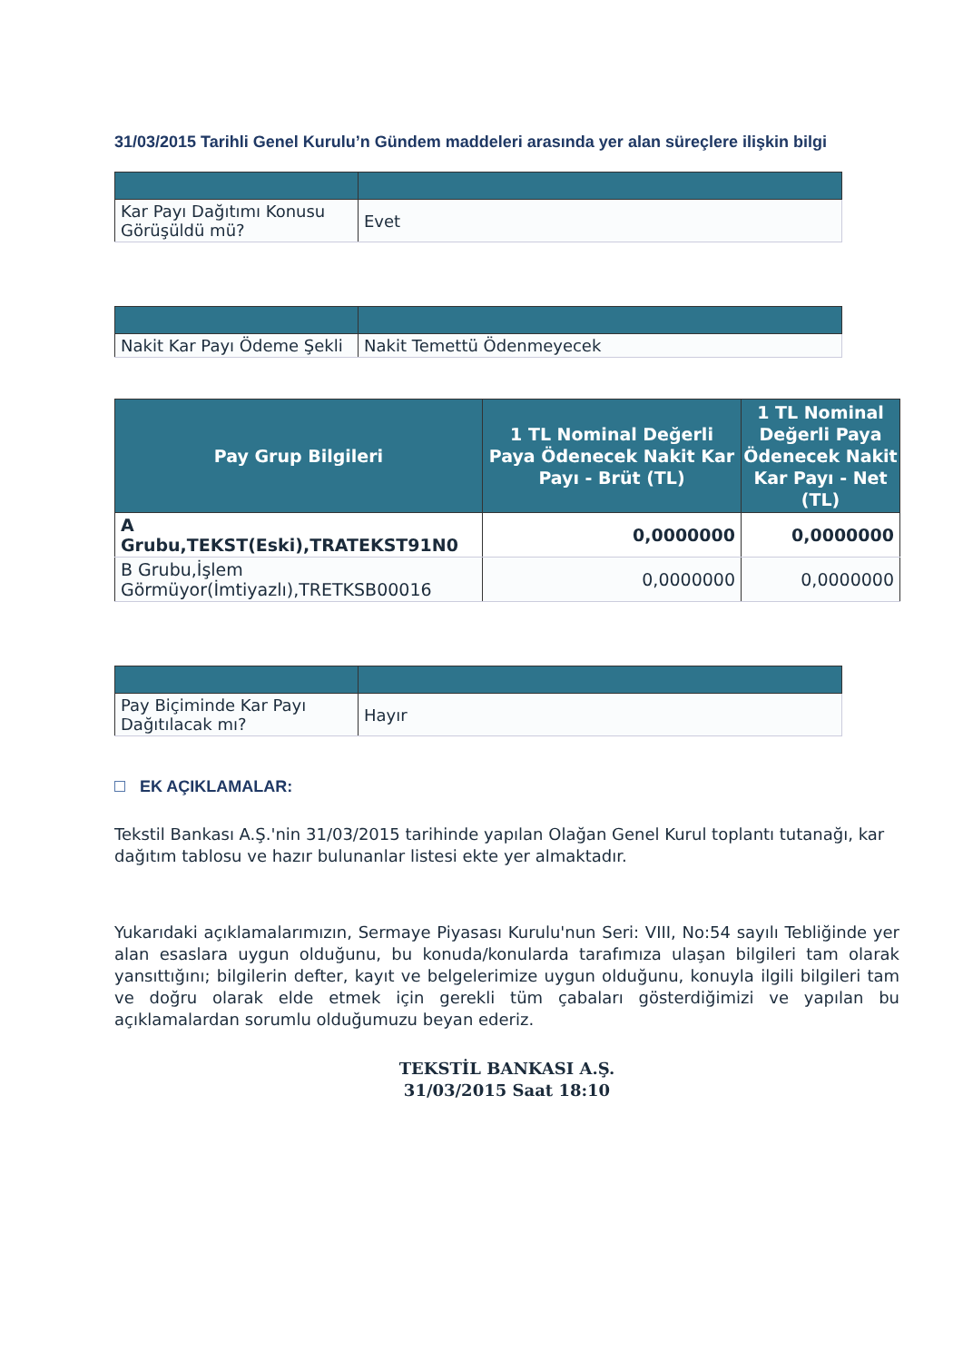31/03/2015 Tarihli Genel Kurulu’n Gündem maddeleri arasında yer alan süreçlere ilişkin bilgi
| Kar Payı Dağıtımı Konusu Görüşüldü mü? | Evet |
| Nakit Kar Payı Ödeme Şekli | Nakit Temettü Ödenmeyecek |
| Pay Grup Bilgileri | 1 TL Nominal Değerli Paya Ödenecek Nakit Kar Payı - Brüt (TL) | 1 TL Nominal Değerli Paya Ödenecek Nakit Kar Payı - Net (TL) |
| --- | --- | --- |
| A Grubu,TEKST(Eski),TRATEKST91N0 | 0,0000000 | 0,0000000 |
| B Grubu,İşlem Görmüyor(İmtiyazlı),TRETKSB00016 | 0,0000000 | 0,0000000 |
| Pay Biçiminde Kar Payı Dağıtılacak mı? | Hayır |
EK AÇIKLAMALAR:
Tekstil Bankası A.Ş.'nin 31/03/2015 tarihinde yapılan Olağan Genel Kurul toplantı tutanağı, kar dağıtım tablosu ve hazır bulunanlar listesi ekte yer almaktadır.
Yukarıdaki açıklamalarımızın, Sermaye Piyasası Kurulu'nun Seri: VIII, No:54 sayılı Tebliğinde yer alan esaslara uygun olduğunu, bu konuda/konularda tarafımıza ulaşan bilgileri tam olarak yansıttığını; bilgilerin defter, kayıt ve belgelerimize uygun olduğunu, konuyla ilgili bilgileri tam ve doğru olarak elde etmek için gerekli tüm çabaları gösterdiğimizi ve yapılan bu açıklamalardan sorumlu olduğumuzu beyan ederiz.
TEKSTİL BANKASI A.Ş.
31/03/2015 Saat 18:10